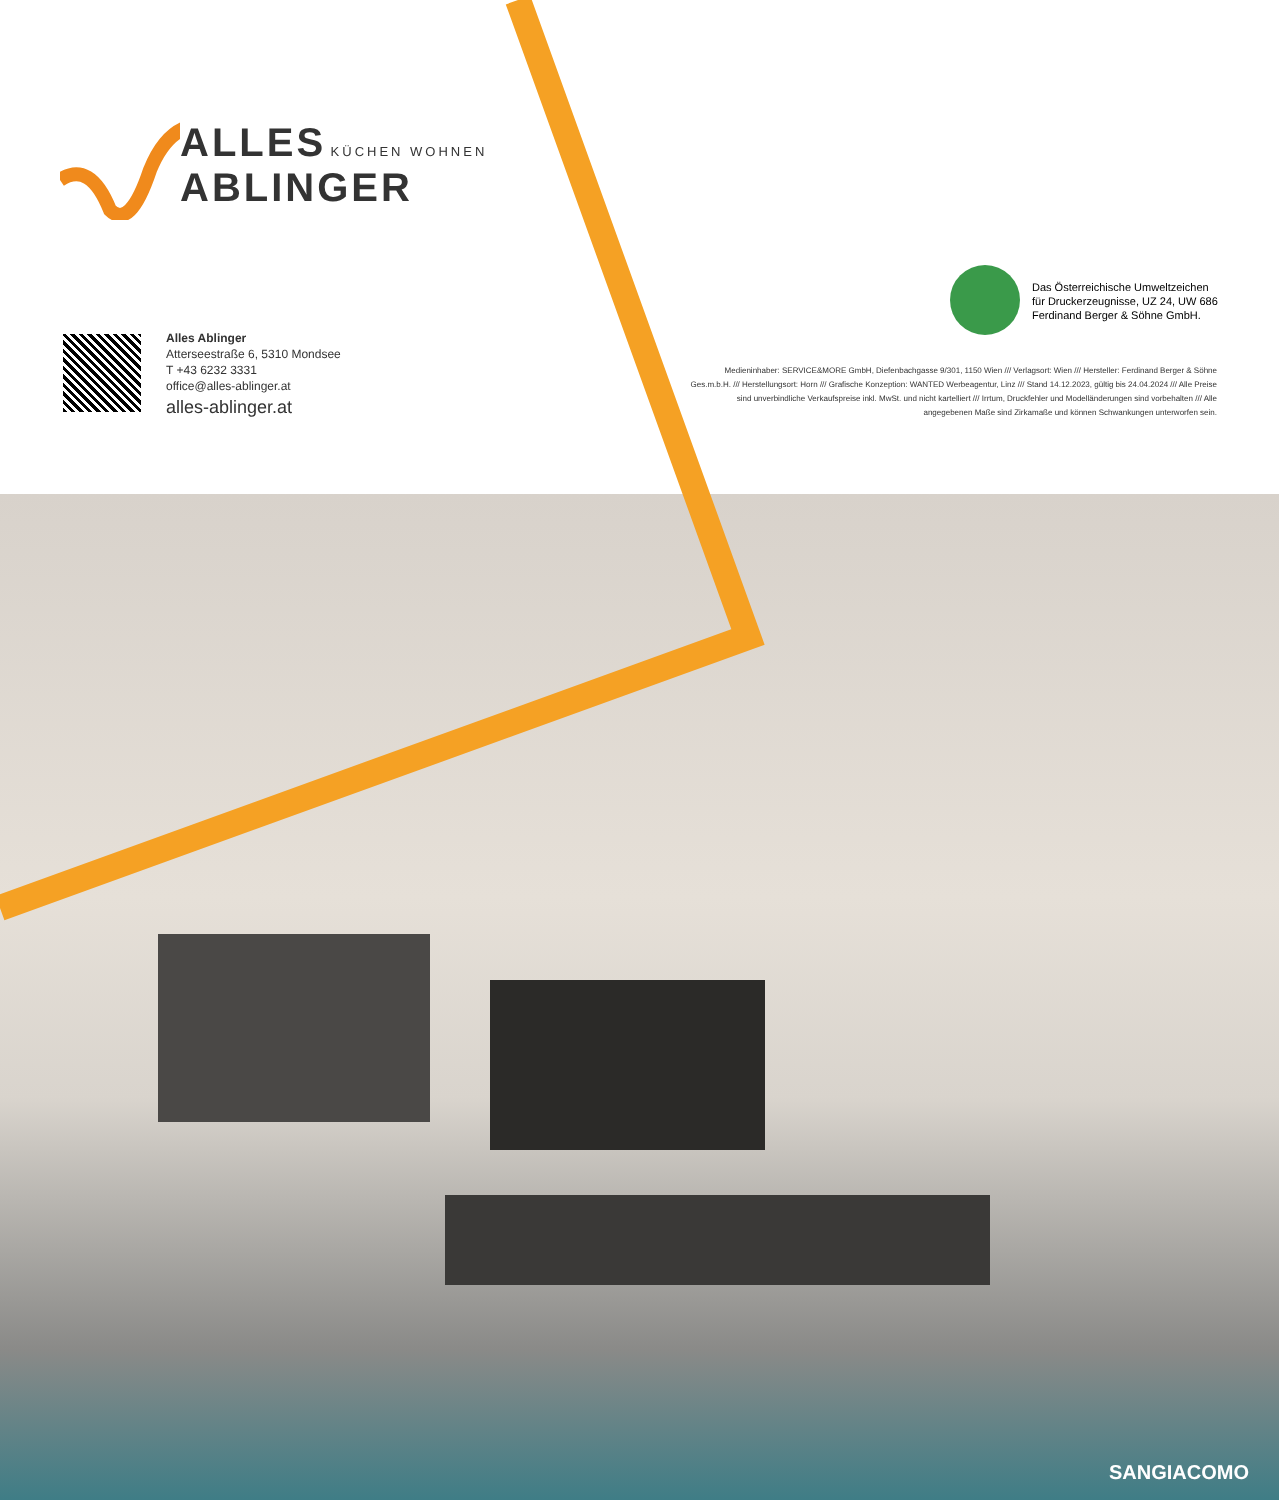ALLES KÜCHEN WOHNEN
ABLINGER
Alles Ablinger
Atterseestraße 6, 5310 Mondsee
T +43 6232 3331
office@alles-ablinger.at
alles-ablinger.at
Das Österreichische Umweltzeichen
für Druckerzeugnisse, UZ 24, UW 686
Ferdinand Berger & Söhne GmbH.
Medieninhaber: SERVICE&MORE GmbH, Diefenbachgasse 9/301, 1150 Wien /// Verlagsort: Wien /// Hersteller: Ferdinand Berger & Söhne Ges.m.b.H. /// Herstellungsort: Horn /// Grafische Konzeption: WANTED Werbeagentur, Linz /// Stand 14.12.2023, gültig bis 24.04.2024 /// Alle Preise sind unverbindliche Verkaufspreise inkl. MwSt. und nicht kartelliert /// Irrtum, Druckfehler und Modelländerungen sind vorbehalten /// Alle angegebenen Maße sind Zirkamaße und können Schwankungen unterworfen sein.
SANGIACOMO